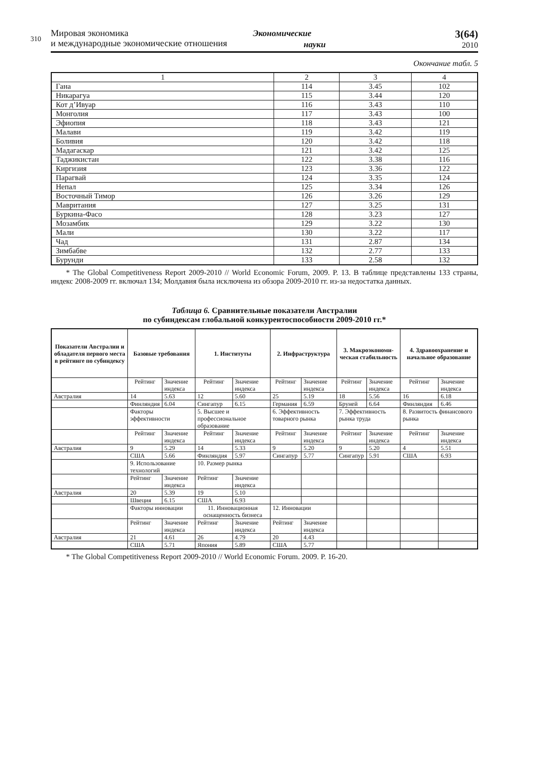310
Мировая экономика
и международные экономические отношения
Экономические
науки
3(64)
2010
Окончание табл. 5
| 1 | 2 | 3 | 4 |
| Гана | 114 | 3.45 | 102 |
| Никарагуа | 115 | 3.44 | 120 |
| Кот д’Ивуар | 116 | 3.43 | 110 |
| Монголия | 117 | 3.43 | 100 |
| Эфиопия | 118 | 3.43 | 121 |
| Малави | 119 | 3.42 | 119 |
| Боливия | 120 | 3.42 | 118 |
| Мадагаскар | 121 | 3.42 | 125 |
| Таджикистан | 122 | 3.38 | 116 |
| Киргизия | 123 | 3.36 | 122 |
| Парагвай | 124 | 3.35 | 124 |
| Непал | 125 | 3.34 | 126 |
| Восточный Тимор | 126 | 3.26 | 129 |
| Мавритания | 127 | 3.25 | 131 |
| Буркина-Фасо | 128 | 3.23 | 127 |
| Мозамбик | 129 | 3.22 | 130 |
| Мали | 130 | 3.22 | 117 |
| Чад | 131 | 2.87 | 134 |
| Зимбабве | 132 | 2.77 | 133 |
| Бурунди | 133 | 2.58 | 132 |
* The Global Competitiveness Report 2009-2010 // World Economic Forum, 2009. P. 13. В таблице представлены 133 страны, индекс 2008-2009 гг. включал 134; Молдавия была исключена из обзора 2009-2010 гг. из-за недостатка данных.
Таблица 6. Сравнительные показатели Австралии
по субиндексам глобальной конкурентоспособности 2009-2010 гг.*
| Показатели Австралии и обладателя первого места в рейтинге по субиндексу | Базовые требования | | 1. Институты | | 2. Инфраструктура | | 3. Макроэкономи- ческая стабильность | | 4. Здравоохранение и начальное образование | |
| --- | --- | --- | --- | --- | --- | --- | --- | --- | --- | --- |
| | Рейтинг | Значение индекса | Рейтинг | Значение индекса | Рейтинг | Значение индекса | Рейтинг | Значение индекса | Рейтинг | Значение индекса |
| Австралия | 14 | 5.63 | 12 | 5.60 | 25 | 5.19 | 18 | 5.56 | 16 | 6.18 |
| | Финляндия | 6.04 | Сингапур | 6.15 | Германия | 6.59 | Бруней | 6.64 | Финляндия | 6.46 |
| | Факторы эффективности | | 5. Высшее и профессиональное образование | | 6. Эффективность товарного рынка | | 7. Эффективность рынка труда | | 8. Развитость финансового рынка | |
| | Рейтинг | Значение индекса | Рейтинг | Значение индекса | Рейтинг | Значение индекса | Рейтинг | Значение индекса | Рейтинг | Значение индекса |
| Австралия | 9 | 5.29 | 14 | 5.33 | 9 | 5.20 | 9 | 5.20 | 4 | 5.51 |
| | США | 5.66 | Финляндия | 5.97 | Сингапур | 5.77 | Сингапур | 5.91 | США | 6.93 |
| | 9. Использование технологий | | 10. Размер рынка | | | | | | | |
| | Рейтинг | Значение индекса | Рейтинг | Значение индекса | | | | | | |
| Австралия | 20 | 5.39 | 19 | 5.10 | | | | | | |
| | Швеция | 6.15 | США | 6.93 | | | | | | |
| | Факторы инновации | | 11. Инновационная оснащенность бизнеса | | 12. Инновации | | | | | |
| | Рейтинг | Значение индекса | Рейтинг | Значение индекса | Рейтинг | Значение индекса | | | | |
| Австралия | 21 | 4.61 | 26 | 4.79 | 20 | 4.43 | | | | |
| | США | 5.71 | Япония | 5.89 | США | 5.77 | | | | |
* The Global Competitiveness Report 2009-2010 // World Economic Forum. 2009. P. 16-20.